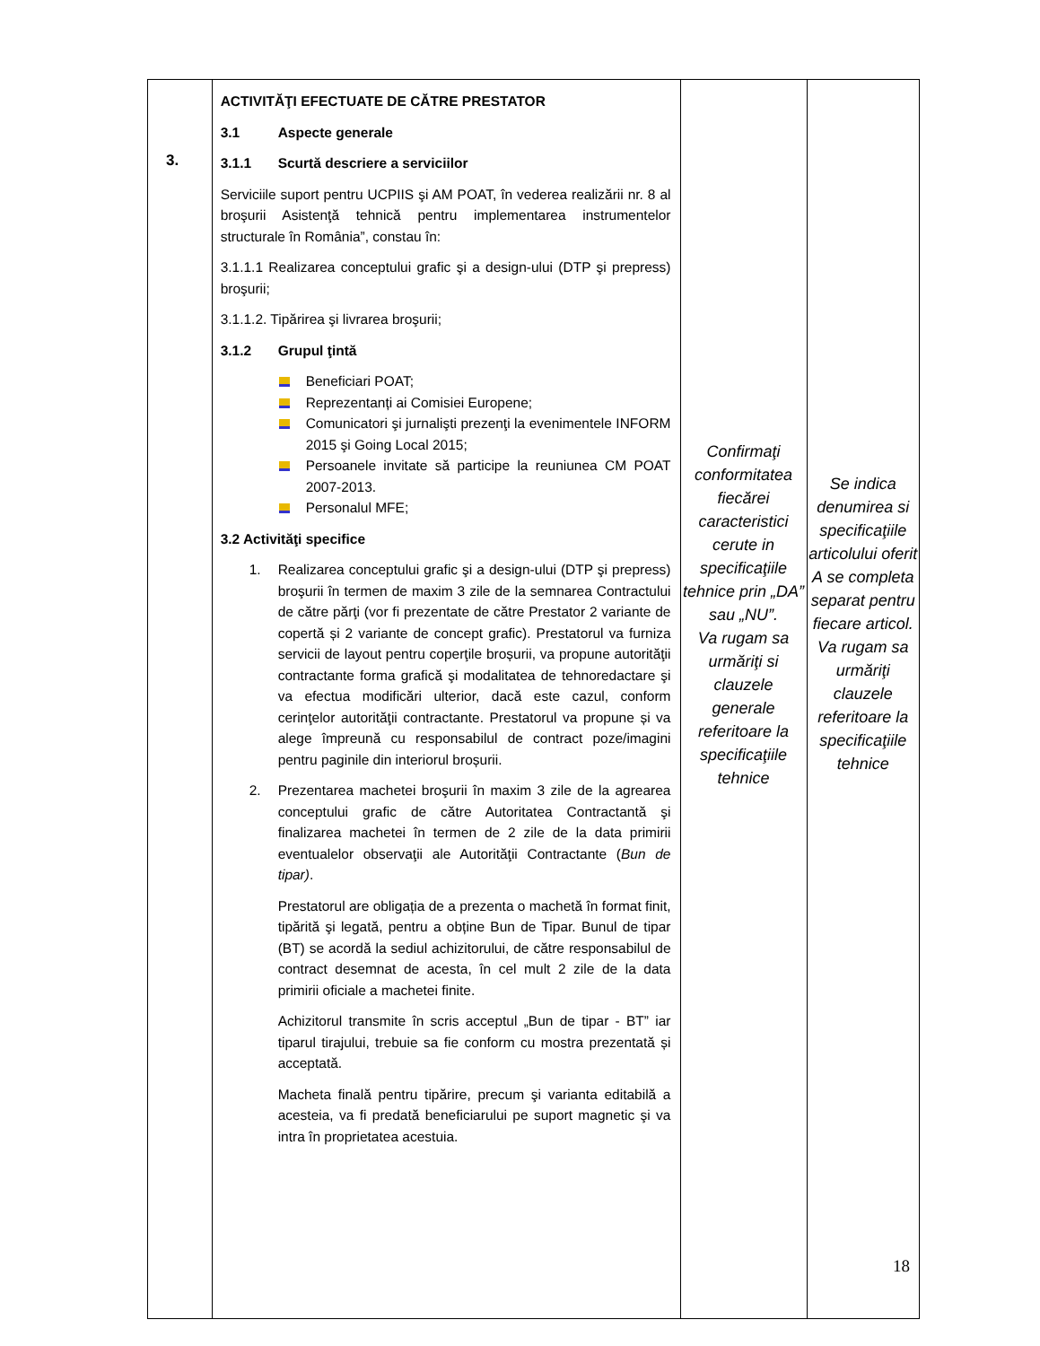| 3. | ACTIVITĂŢI EFECTUATE DE CĂTRE PRESTATOR 3.1 Aspecte generale 3.1.1 Scurtă descriere a serviciilor Serviciile suport pentru UCPIIS şi AM POAT, în vederea realizării nr. 8 al broşurii Asistenţă tehnică pentru implementarea instrumentelor structurale în România”, constau în: 3.1.1.1 Realizarea conceptului grafic şi a design-ului (DTP şi prepress) broşurii; 3.1.1.2. Tipărirea şi livrarea broşurii; 3.1.2 Grupul ţintă Beneficiari POAT; Reprezentanți ai Comisiei Europene; Comunicatori şi jurnalişti prezenţi la evenimentele INFORM 2015 şi Going Local 2015; Persoanele invitate să participe la reuniunea CM POAT 2007-2013. Personalul MFE; 3.2 Activităţi specifice 1. Realizarea conceptului grafic şi a design-ului (DTP şi prepress) broşurii în termen de maxim 3 zile de la semnarea Contractului de către părţi (vor fi prezentate de către Prestator 2 variante de copertă și 2 variante de concept grafic). Prestatorul va furniza servicii de layout pentru coperţile broșurii, va propune autorităţii contractante forma grafică şi modalitatea de tehnoredactare şi va efectua modificări ulterior, dacă este cazul, conform cerinţelor autorităţii contractante. Prestatorul va propune și va alege împreună cu responsabilul de contract poze/imagini pentru paginile din interiorul broșurii. 2. Prezentarea machetei broşurii în maxim 3 zile de la agrearea conceptului grafic de către Autoritatea Contractantă şi finalizarea machetei în termen de 2 zile de la data primirii eventualelor observaţii ale Autorităţii Contractante ( Bun de tipar) . Prestatorul are obligația de a prezenta o machetă în format finit, tipărită şi legată, pentru a obține Bun de Tipar. Bunul de tipar (BT) se acordă la sediul achizitorului, de către responsabilul de contract desemnat de acesta, în cel mult 2 zile de la data primirii oficiale a machetei finite. Achizitorul transmite în scris acceptul „Bun de tipar - BT” iar tiparul tirajului, trebuie sa fie conform cu mostra prezentată și acceptată. Macheta finală pentru tipărire, precum şi varianta editabilă a acesteia, va fi predată beneficiarului pe suport magnetic şi va intra în proprietatea acestuia. | Confirmaţi conformitatea fiecărei caracteristici cerute in specificaţiile tehnice prin „DA” sau „NU”. Va rugam sa urmăriţi si clauzele generale referitoare la specificaţiile tehnice | Se indica denumirea si specificaţiile articolului oferit A se completa separat pentru fiecare articol. Va rugam sa urmăriţi clauzele referitoare la specificaţiile tehnice |
18